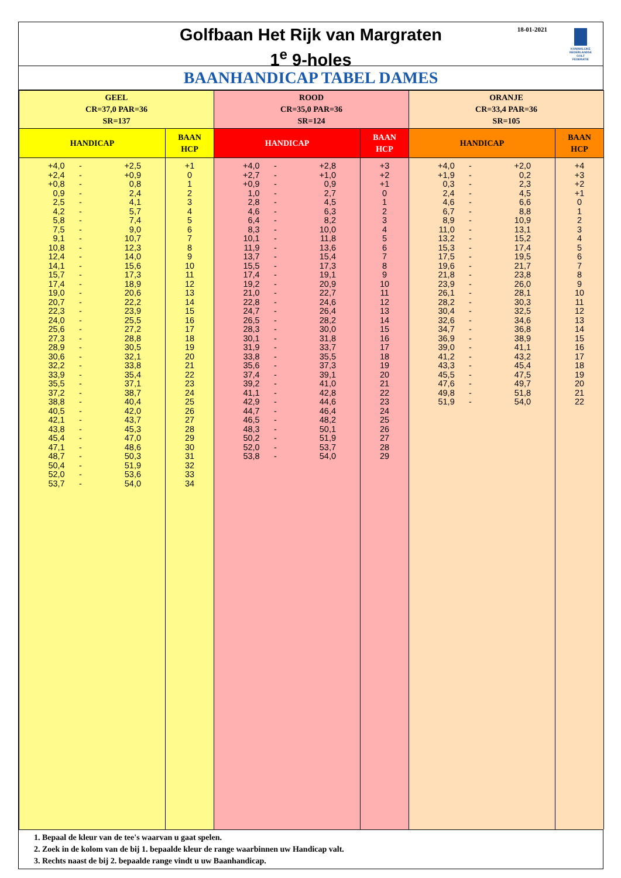Golfbaan Het Rijk van Margraten
1<sup>e</sup> 9-holes
18-01-2021
KONINKLIJKE NEDERLANDSE GOLF FEDERATIE
BAANHANDICAP TABEL DAMES
| GEEL CR=37,0 PAR=36 SR=137 | | ROOD CR=35,0 PAR=36 SR=124 | | ORANJE CR=33,4 PAR=36 SR=105 | |
| --- | --- | --- | --- | --- | --- |
| HANDICAP | BAAN HCP | HANDICAP | BAAN HCP | HANDICAP | BAAN HCP |
| +4,0 - +2,5 +2,4 - +0,9 +0,8 - 0,8 0,9 - 2,4 2,5 - 4,1 4,2 - 5,7 5,8 - 7,4 7,5 - 9,0 9,1 - 10,7 10,8 - 12,3 12,4 - 14,0 14,1 - 15,6 15,7 - 17,3 17,4 - 18,9 19,0 - 20,6 20,7 - 22,2 22,3 - 23,9 24,0 - 25,5 25,6 - 27,2 27,3 - 28,8 28,9 - 30,5 30,6 - 32,1 32,2 - 33,8 33,9 - 35,4 35,5 - 37,1 37,2 - 38,7 38,8 - 40,4 40,5 - 42,0 42,1 - 43,7 43,8 - 45,3 45,4 - 47,0 47,1 - 48,6 48,7 - 50,3 50,4 - 51,9 52,0 - 53,6 53,7 - 54,0 | +1 0 1 2 3 4 5 6 7 8 9 10 11 12 13 14 15 16 17 18 19 20 21 22 23 24 25 26 27 28 29 30 31 32 33 34 | +4,0 - +2,8 +2,7 - +1,0 +0,9 - 0,9 1,0 - 2,7 2,8 - 4,5 4,6 - 6,3 6,4 - 8,2 8,3 - 10,0 10,1 - 11,8 11,9 - 13,6 13,7 - 15,4 15,5 - 17,3 17,4 - 19,1 19,2 - 20,9 21,0 - 22,7 22,8 - 24,6 24,7 - 26,4 26,5 - 28,2 28,3 - 30,0 30,1 - 31,8 31,9 - 33,7 33,8 - 35,5 35,6 - 37,3 37,4 - 39,1 39,2 - 41,0 41,1 - 42,8 42,9 - 44,6 44,7 - 46,4 46,5 - 48,2 48,3 - 50,1 50,2 - 51,9 52,0 - 53,7 53,8 - 54,0 | +3 +2 +1 0 1 2 3 4 5 6 7 8 9 10 11 12 13 14 15 16 17 18 19 20 21 22 23 24 25 26 27 28 29 | +4,0 - +2,0 +1,9 - 0,2 0,3 - 2,3 2,4 - 4,5 4,6 - 6,6 6,7 - 8,8 8,9 - 10,9 11,0 - 13,1 13,2 - 15,2 15,3 - 17,4 17,5 - 19,5 19,6 - 21,7 21,8 - 23,8 23,9 - 26,0 26,1 - 28,1 28,2 - 30,3 30,4 - 32,5 32,6 - 34,6 34,7 - 36,8 36,9 - 38,9 39,0 - 41,1 41,2 - 43,2 43,3 - 45,4 45,5 - 47,5 47,6 - 49,7 49,8 - 51,8 51,9 - 54,0 | +4 +3 +2 +1 0 1 2 3 4 5 6 7 8 9 10 11 12 13 14 15 16 17 18 19 20 21 22 |
1. Bepaal de kleur van de tee's waarvan u gaat spelen.
2. Zoek in de kolom van de bij 1. bepaalde kleur de range waarbinnen uw Handicap valt.
3. Rechts naast de bij 2. bepaalde range vindt u uw Baanhandicap.